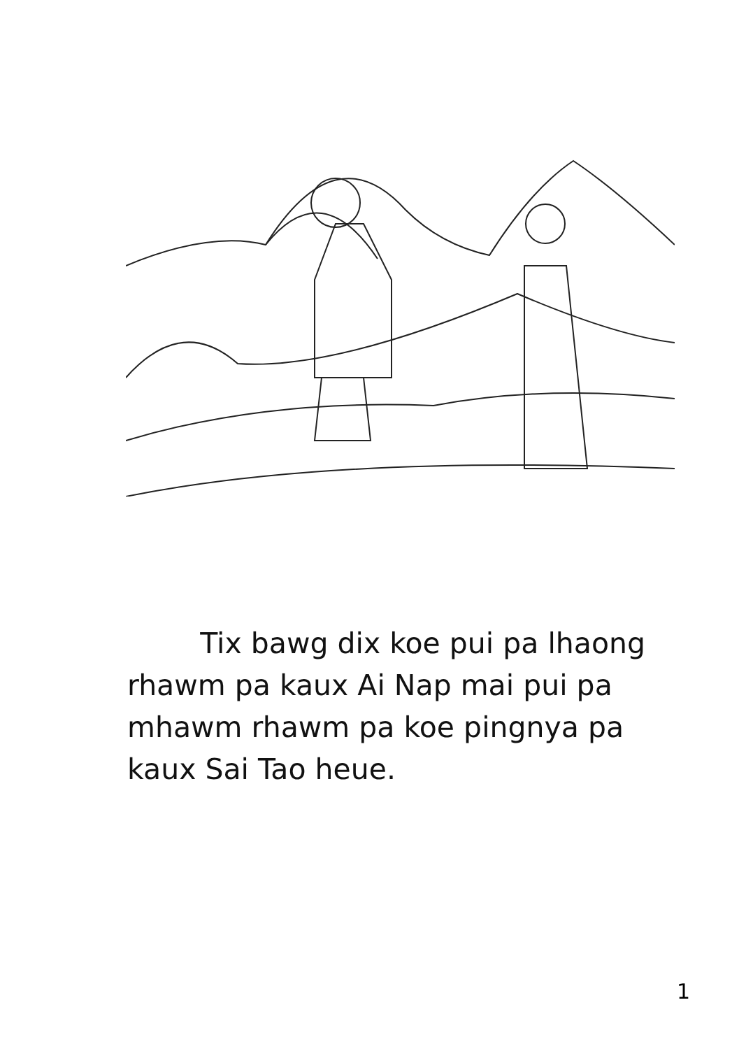Tix bawg dix koe pui pa lhaong rhawm pa kaux Ai Nap mai pui pa mhawm rhawm pa koe pingnya pa kaux Sai Tao heue.
1